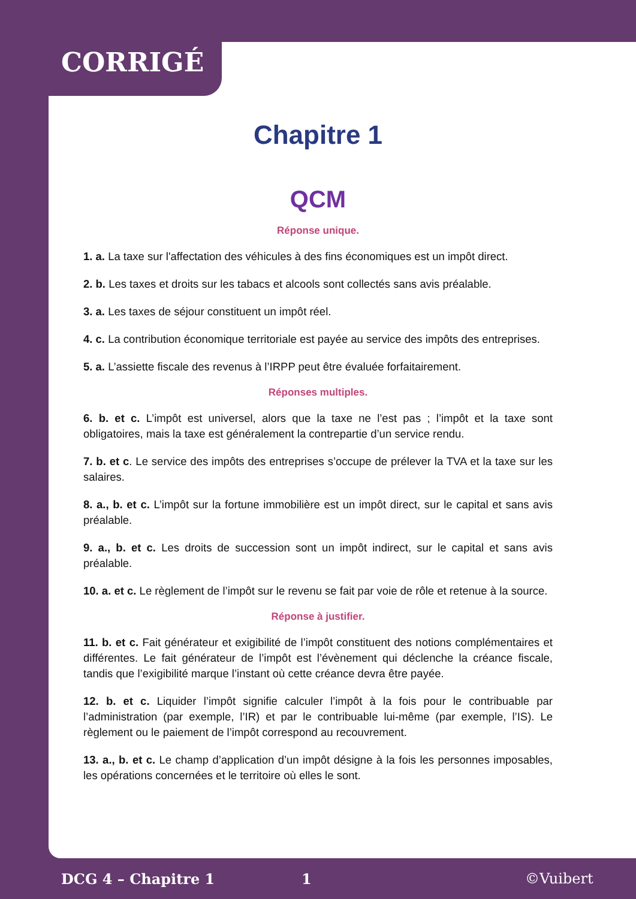CORRIGÉ
Chapitre 1
QCM
Réponse unique.
1. a. La taxe sur l'affectation des véhicules à des fins économiques est un impôt direct.
2. b. Les taxes et droits sur les tabacs et alcools sont collectés sans avis préalable.
3. a. Les taxes de séjour constituent un impôt réel.
4. c. La contribution économique territoriale est payée au service des impôts des entreprises.
5. a. L’assiette fiscale des revenus à l’IRPP peut être évaluée forfaitairement.
Réponses multiples.
6. b. et c. L’impôt est universel, alors que la taxe ne l’est pas ; l’impôt et la taxe sont obligatoires, mais la taxe est généralement la contrepartie d’un service rendu.
7. b. et c. Le service des impôts des entreprises s’occupe de prélever la TVA et la taxe sur les salaires.
8. a., b. et c. L’impôt sur la fortune immobilière est un impôt direct, sur le capital et sans avis préalable.
9. a., b. et c. Les droits de succession sont un impôt indirect, sur le capital et sans avis préalable.
10. a. et c. Le règlement de l’impôt sur le revenu se fait par voie de rôle et retenue à la source.
Réponse à justifier.
11. b. et c. Fait générateur et exigibilité de l’impôt constituent des notions complémentaires et différentes. Le fait générateur de l’impôt est l’évènement qui déclenche la créance fiscale, tandis que l’exigibilité marque l’instant où cette créance devra être payée.
12. b. et c. Liquider l’impôt signifie calculer l’impôt à la fois pour le contribuable par l’administration (par exemple, l’IR) et par le contribuable lui-même (par exemple, l’IS). Le règlement ou le paiement de l’impôt correspond au recouvrement.
13. a., b. et c. Le champ d’application d’un impôt désigne à la fois les personnes imposables, les opérations concernées et le territoire où elles le sont.
DCG 4 – Chapitre 1 1 ©Vuibert